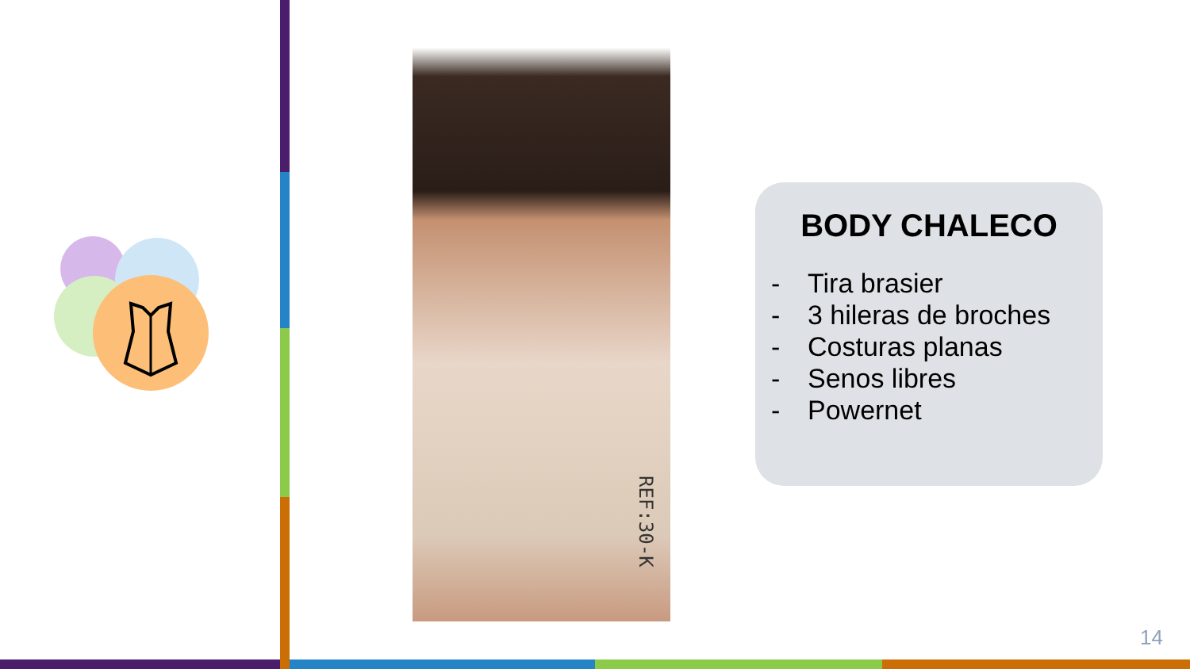REF:30-K
BODY CHALECO
- Tira brasier
- 3 hileras de broches
- Costuras planas
- Senos libres
- Powernet
14